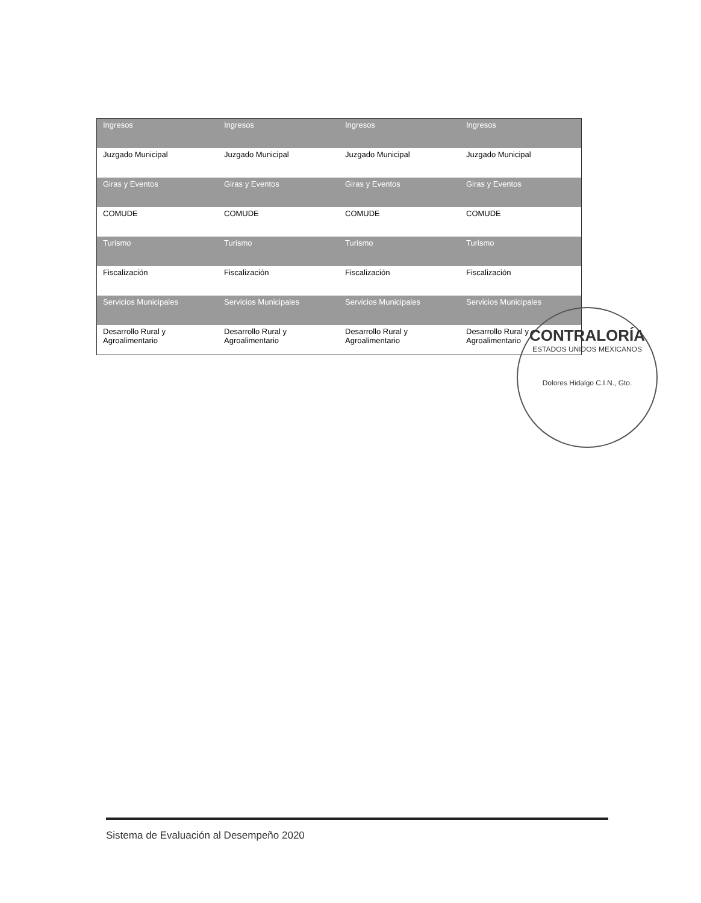| Ingresos | Ingresos | Ingresos | Ingresos |
| Juzgado Municipal | Juzgado Municipal | Juzgado Municipal | Juzgado Municipal |
| Giras y Eventos | Giras y Eventos | Giras y Eventos | Giras y Eventos |
| COMUDE | COMUDE | COMUDE | COMUDE |
| Turismo | Turismo | Turismo | Turismo |
| Fiscalización | Fiscalización | Fiscalización | Fiscalización |
| Servicios Municipales | Servicios Municipales | Servicios Municipales | Servicios Municipales |
| Desarrollo Rural y Agroalimentario | Desarrollo Rural y Agroalimentario | Desarrollo Rural y Agroalimentario | Desarrollo Rural y Agroalimentario |
CONTRALORÍA
ESTADOS UNIDOS MEXICANOS
Dolores Hidalgo C.I.N., Gto.
Sistema de Evaluación al Desempeño 2020